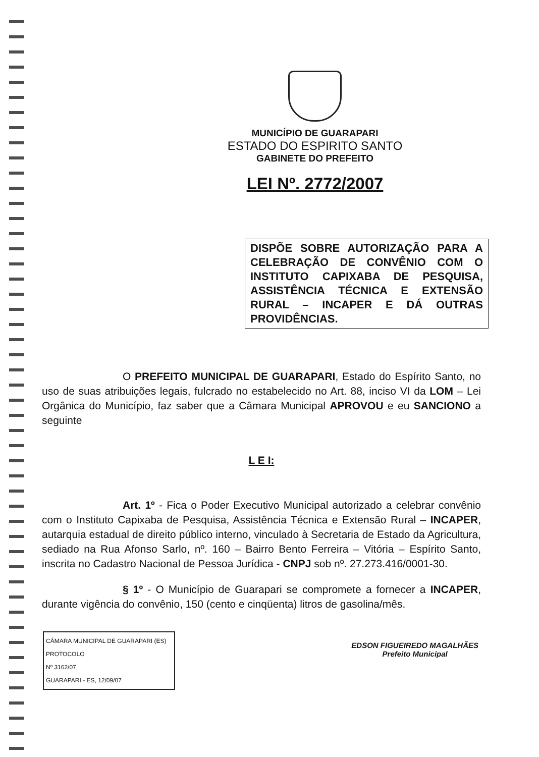MUNICÍPIO DE GUARAPARI
ESTADO DO ESPIRITO SANTO
GABINETE DO PREFEITO
LEI Nº. 2772/2007
DISPÕE SOBRE AUTORIZAÇÃO PARA A CELEBRAÇÃO DE CONVÊNIO COM O INSTITUTO CAPIXABA DE PESQUISA, ASSISTÊNCIA TÉCNICA E EXTENSÃO RURAL – INCAPER E DÁ OUTRAS PROVIDÊNCIAS.
O PREFEITO MUNICIPAL DE GUARAPARI, Estado do Espírito Santo, no uso de suas atribuições legais, fulcrado no estabelecido no Art. 88, inciso VI da LOM – Lei Orgânica do Município, faz saber que a Câmara Municipal APROVOU e eu SANCIONO a seguinte
L E I:
Art. 1º - Fica o Poder Executivo Municipal autorizado a celebrar convênio com o Instituto Capixaba de Pesquisa, Assistência Técnica e Extensão Rural – INCAPER, autarquia estadual de direito público interno, vinculado à Secretaria de Estado da Agricultura, sediado na Rua Afonso Sarlo, nº. 160 – Bairro Bento Ferreira – Vitória – Espírito Santo, inscrita no Cadastro Nacional de Pessoa Jurídica - CNPJ sob nº. 27.273.416/0001-30.
§ 1º - O Município de Guarapari se compromete a fornecer a INCAPER, durante vigência do convênio, 150 (cento e cinqüenta) litros de gasolina/mês.
CÂMARA MUNICIPAL DE GUARAPARI (ES)
PROTOCOLO
Nº 3162/07
GUARAPARI - ES, 12/09/07
EDSON FIGUEIREDO MAGALHÃES
Prefeito Municipal